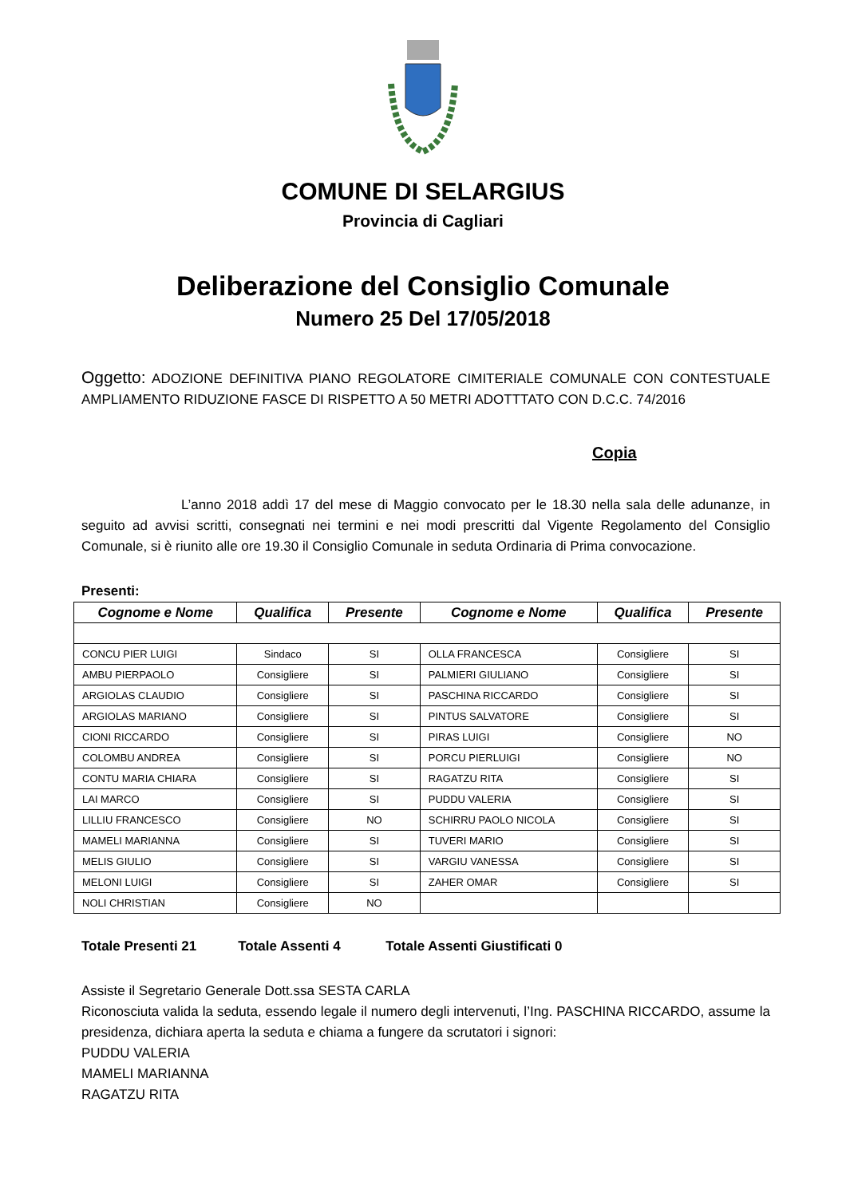COMUNE DI SELARGIUS
Provincia di Cagliari
Deliberazione del Consiglio Comunale
Numero 25 Del 17/05/2018
Oggetto: ADOZIONE DEFINITIVA PIANO REGOLATORE CIMITERIALE COMUNALE CON CONTESTUALE AMPLIAMENTO RIDUZIONE FASCE DI RISPETTO A 50 METRI ADOTTTATO CON D.C.C. 74/2016
Copia
L’anno 2018 addì 17 del mese di Maggio convocato per le 18.30 nella sala delle adunanze, in seguito ad avvisi scritti, consegnati nei termini e nei modi prescritti dal Vigente Regolamento del Consiglio Comunale, si è riunito alle ore 19.30 il Consiglio Comunale in seduta Ordinaria di Prima convocazione.
Presenti:
| Cognome e Nome | Qualifica | Presente | Cognome e Nome | Qualifica | Presente |
| --- | --- | --- | --- | --- | --- |
| CONCU PIER LUIGI | Sindaco | SI | OLLA FRANCESCA | Consigliere | SI |
| AMBU PIERPAOLO | Consigliere | SI | PALMIERI GIULIANO | Consigliere | SI |
| ARGIOLAS CLAUDIO | Consigliere | SI | PASCHINA RICCARDO | Consigliere | SI |
| ARGIOLAS MARIANO | Consigliere | SI | PINTUS SALVATORE | Consigliere | SI |
| CIONI RICCARDO | Consigliere | SI | PIRAS LUIGI | Consigliere | NO |
| COLOMBU ANDREA | Consigliere | SI | PORCU PIERLUIGI | Consigliere | NO |
| CONTU MARIA CHIARA | Consigliere | SI | RAGATZU RITA | Consigliere | SI |
| LAI MARCO | Consigliere | SI | PUDDU VALERIA | Consigliere | SI |
| LILLIU FRANCESCO | Consigliere | NO | SCHIRRU PAOLO NICOLA | Consigliere | SI |
| MAMELI MARIANNA | Consigliere | SI | TUVERI MARIO | Consigliere | SI |
| MELIS GIULIO | Consigliere | SI | VARGIU VANESSA | Consigliere | SI |
| MELONI LUIGI | Consigliere | SI | ZAHER OMAR | Consigliere | SI |
| NOLI CHRISTIAN | Consigliere | NO | | | |
Totale Presenti 21 Totale Assenti 4 Totale Assenti Giustificati 0
Assiste il Segretario Generale Dott.ssa SESTA CARLA
Riconosciuta valida la seduta, essendo legale il numero degli intervenuti, l’Ing. PASCHINA RICCARDO, assume la presidenza, dichiara aperta la seduta e chiama a fungere da scrutatori i signori:
PUDDU VALERIA
MAMELI MARIANNA
RAGATZU RITA